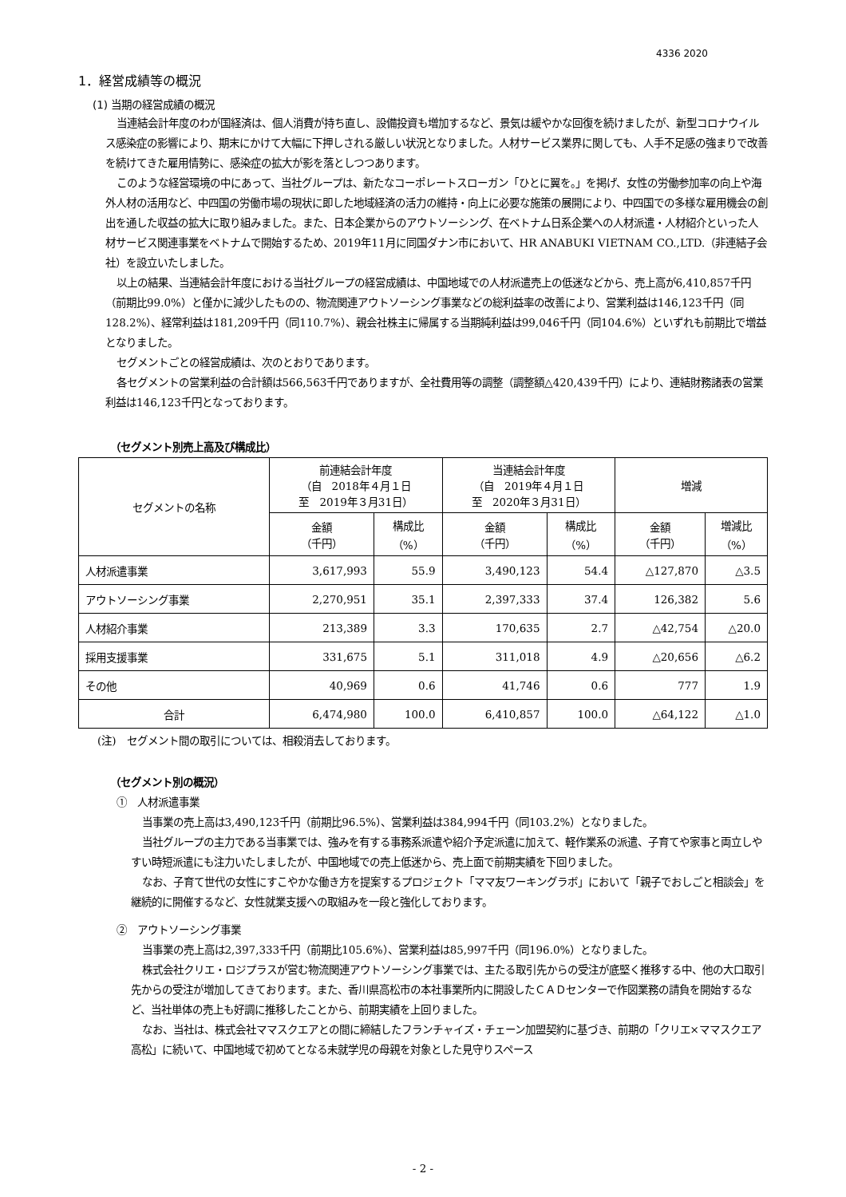4336 2020
1．経営成績等の概況
(1) 当期の経営成績の概況
当連結会計年度のわが国経済は、個人消費が持ち直し、設備投資も増加するなど、景気は緩やかな回復を続けましたが、新型コロナウイルス感染症の影響により、期末にかけて大幅に下押しされる厳しい状況となりました。人材サービス業界に関しても、人手不足感の強まりで改善を続けてきた雇用情勢に、感染症の拡大が影を落としつつあります。
このような経営環境の中にあって、当社グループは、新たなコーポレートスローガン「ひとに翼を。」を掲げ、女性の労働参加率の向上や海外人材の活用など、中四国の労働市場の現状に即した地域経済の活力の維持・向上に必要な施策の展開により、中四国での多様な雇用機会の創出を通した収益の拡大に取り組みました。また、日本企業からのアウトソーシング、在ベトナム日系企業への人材派遣・人材紹介といった人材サービス関連事業をベトナムで開始するため、2019年11月に同国ダナン市において、HR ANABUKI VIETNAM CO.,LTD.（非連結子会社）を設立いたしました。
以上の結果、当連結会計年度における当社グループの経営成績は、中国地域での人材派遣売上の低迷などから、売上高が6,410,857千円（前期比99.0%）と僅かに減少したものの、物流関連アウトソーシング事業などの総利益率の改善により、営業利益は146,123千円（同128.2%）、経常利益は181,209千円（同110.7%）、親会社株主に帰属する当期純利益は99,046千円（同104.6%）といずれも前期比で増益となりました。
セグメントごとの経営成績は、次のとおりであります。
各セグメントの営業利益の合計額は566,563千円でありますが、全社費用等の調整（調整額△420,439千円）により、連結財務諸表の営業利益は146,123千円となっております。
（セグメント別売上高及び構成比）
| セグメントの名称 | 前連結会計年度 （自 2018年４月１日 至 2019年３月31日） | | 当連結会計年度 （自 2019年４月１日 至 2020年３月31日） | | 増減 | |
| --- | --- | --- | --- | --- | --- | --- |
| | 金額 （千円） | 構成比 （%） | 金額 （千円） | 構成比 （%） | 金額 （千円） | 増減比 （%） |
| 人材派遣事業 | 3,617,993 | 55.9 | 3,490,123 | 54.4 | △127,870 | △3.5 |
| アウトソーシング事業 | 2,270,951 | 35.1 | 2,397,333 | 37.4 | 126,382 | 5.6 |
| 人材紹介事業 | 213,389 | 3.3 | 170,635 | 2.7 | △42,754 | △20.0 |
| 採用支援事業 | 331,675 | 5.1 | 311,018 | 4.9 | △20,656 | △6.2 |
| その他 | 40,969 | 0.6 | 41,746 | 0.6 | 777 | 1.9 |
| 合計 | 6,474,980 | 100.0 | 6,410,857 | 100.0 | △64,122 | △1.0 |
(注)　セグメント間の取引については、相殺消去しております。
（セグメント別の概況）
①　人材派遣事業
当事業の売上高は3,490,123千円（前期比96.5%）、営業利益は384,994千円（同103.2%）となりました。
当社グループの主力である当事業では、強みを有する事務系派遣や紹介予定派遣に加えて、軽作業系の派遣、子育てや家事と両立しやすい時短派遣にも注力いたしましたが、中国地域での売上低迷から、売上面で前期実績を下回りました。
なお、子育て世代の女性にすこやかな働き方を提案するプロジェクト「ママ友ワーキングラボ」において「親子でおしごと相談会」を継続的に開催するなど、女性就業支援への取組みを一段と強化しております。
②　アウトソーシング事業
当事業の売上高は2,397,333千円（前期比105.6%）、営業利益は85,997千円（同196.0%）となりました。
株式会社クリエ・ロジプラスが営む物流関連アウトソーシング事業では、主たる取引先からの受注が底堅く推移する中、他の大口取引先からの受注が増加してきております。また、香川県高松市の本社事業所内に開設したＣＡＤセンターで作図業務の請負を開始するなど、当社単体の売上も好調に推移したことから、前期実績を上回りました。
なお、当社は、株式会社ママスクエアとの間に締結したフランチャイズ・チェーン加盟契約に基づき、前期の「クリエ×ママスクエア高松」に続いて、中国地域で初めてとなる未就学児の母親を対象とした見守りスペース
- 2 -